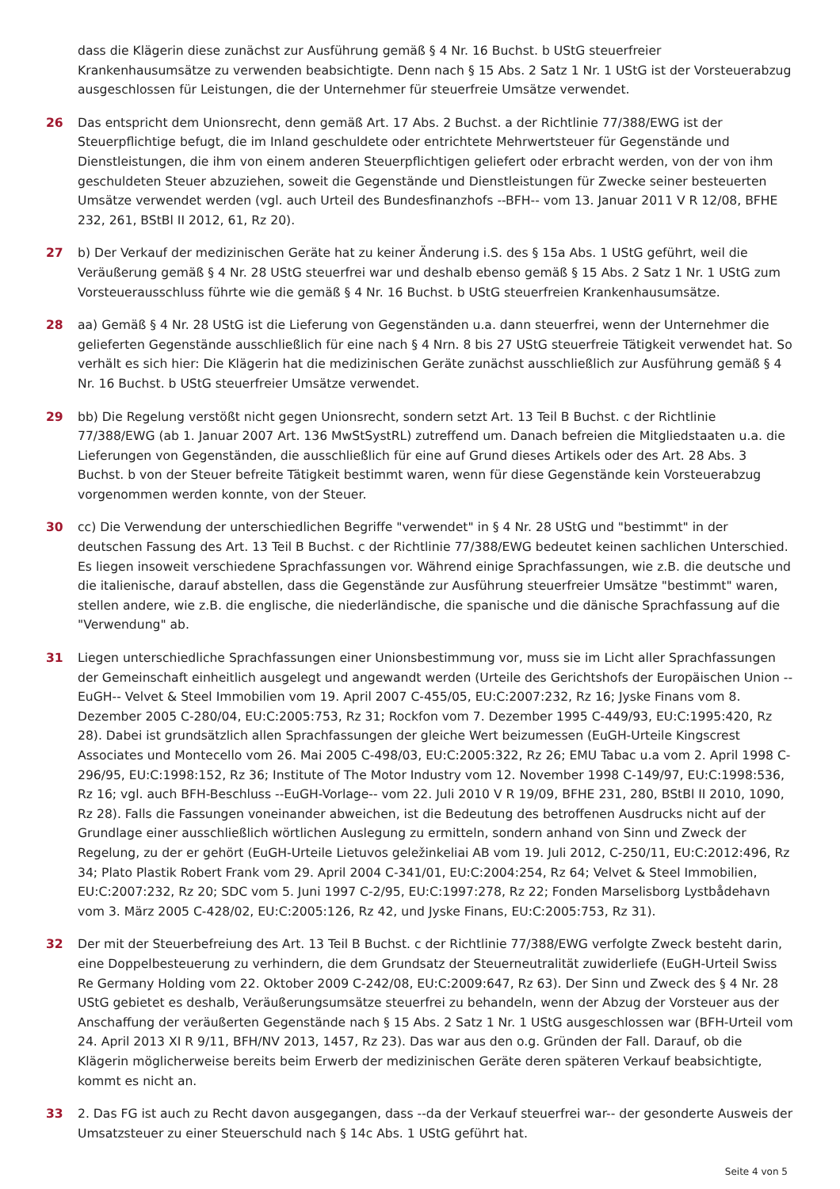dass die Klägerin diese zunächst zur Ausführung gemäß § 4 Nr. 16 Buchst. b UStG steuerfreier Krankenhausumsätze zu verwenden beabsichtigte. Denn nach § 15 Abs. 2 Satz 1 Nr. 1 UStG ist der Vorsteuerabzug ausgeschlossen für Leistungen, die der Unternehmer für steuerfreie Umsätze verwendet.
26 Das entspricht dem Unionsrecht, denn gemäß Art. 17 Abs. 2 Buchst. a der Richtlinie 77/388/EWG ist der Steuerpflichtige befugt, die im Inland geschuldete oder entrichtete Mehrwertsteuer für Gegenstände und Dienstleistungen, die ihm von einem anderen Steuerpflichtigen geliefert oder erbracht werden, von der von ihm geschuldeten Steuer abzuziehen, soweit die Gegenstände und Dienstleistungen für Zwecke seiner besteuerten Umsätze verwendet werden (vgl. auch Urteil des Bundesfinanzhofs --BFH-- vom 13. Januar 2011 V R 12/08, BFHE 232, 261, BStBl II 2012, 61, Rz 20).
27 b) Der Verkauf der medizinischen Geräte hat zu keiner Änderung i.S. des § 15a Abs. 1 UStG geführt, weil die Veräußerung gemäß § 4 Nr. 28 UStG steuerfrei war und deshalb ebenso gemäß § 15 Abs. 2 Satz 1 Nr. 1 UStG zum Vorsteuerausschluss führte wie die gemäß § 4 Nr. 16 Buchst. b UStG steuerfreien Krankenhausumsätze.
28 aa) Gemäß § 4 Nr. 28 UStG ist die Lieferung von Gegenständen u.a. dann steuerfrei, wenn der Unternehmer die gelieferten Gegenstände ausschließlich für eine nach § 4 Nrn. 8 bis 27 UStG steuerfreie Tätigkeit verwendet hat. So verhält es sich hier: Die Klägerin hat die medizinischen Geräte zunächst ausschließlich zur Ausführung gemäß § 4 Nr. 16 Buchst. b UStG steuerfreier Umsätze verwendet.
29 bb) Die Regelung verstößt nicht gegen Unionsrecht, sondern setzt Art. 13 Teil B Buchst. c der Richtlinie 77/388/EWG (ab 1. Januar 2007 Art. 136 MwStSystRL) zutreffend um. Danach befreien die Mitgliedstaaten u.a. die Lieferungen von Gegenständen, die ausschließlich für eine auf Grund dieses Artikels oder des Art. 28 Abs. 3 Buchst. b von der Steuer befreite Tätigkeit bestimmt waren, wenn für diese Gegenstände kein Vorsteuerabzug vorgenommen werden konnte, von der Steuer.
30 cc) Die Verwendung der unterschiedlichen Begriffe "verwendet" in § 4 Nr. 28 UStG und "bestimmt" in der deutschen Fassung des Art. 13 Teil B Buchst. c der Richtlinie 77/388/EWG bedeutet keinen sachlichen Unterschied. Es liegen insoweit verschiedene Sprachfassungen vor. Während einige Sprachfassungen, wie z.B. die deutsche und die italienische, darauf abstellen, dass die Gegenstände zur Ausführung steuerfreier Umsätze "bestimmt" waren, stellen andere, wie z.B. die englische, die niederländische, die spanische und die dänische Sprachfassung auf die "Verwendung" ab.
31 Liegen unterschiedliche Sprachfassungen einer Unionsbestimmung vor, muss sie im Licht aller Sprachfassungen der Gemeinschaft einheitlich ausgelegt und angewandt werden (Urteile des Gerichtshofs der Europäischen Union --EuGH-- Velvet & Steel Immobilien vom 19. April 2007 C-455/05, EU:C:2007:232, Rz 16; Jyske Finans vom 8. Dezember 2005 C-280/04, EU:C:2005:753, Rz 31; Rockfon vom 7. Dezember 1995 C-449/93, EU:C:1995:420, Rz 28). Dabei ist grundsätzlich allen Sprachfassungen der gleiche Wert beizumessen (EuGH-Urteile Kingscrest Associates und Montecello vom 26. Mai 2005 C-498/03, EU:C:2005:322, Rz 26; EMU Tabac u.a vom 2. April 1998 C-296/95, EU:C:1998:152, Rz 36; Institute of The Motor Industry vom 12. November 1998 C-149/97, EU:C:1998:536, Rz 16; vgl. auch BFH-Beschluss --EuGH-Vorlage-- vom 22. Juli 2010 V R 19/09, BFHE 231, 280, BStBl II 2010, 1090, Rz 28). Falls die Fassungen voneinander abweichen, ist die Bedeutung des betroffenen Ausdrucks nicht auf der Grundlage einer ausschließlich wörtlichen Auslegung zu ermitteln, sondern anhand von Sinn und Zweck der Regelung, zu der er gehört (EuGH-Urteile Lietuvos geležinkeliai AB vom 19. Juli 2012, C-250/11, EU:C:2012:496, Rz 34; Plato Plastik Robert Frank vom 29. April 2004 C-341/01, EU:C:2004:254, Rz 64; Velvet & Steel Immobilien, EU:C:2007:232, Rz 20; SDC vom 5. Juni 1997 C-2/95, EU:C:1997:278, Rz 22; Fonden Marselisborg Lystbådehavn vom 3. März 2005 C-428/02, EU:C:2005:126, Rz 42, und Jyske Finans, EU:C:2005:753, Rz 31).
32 Der mit der Steuerbefreiung des Art. 13 Teil B Buchst. c der Richtlinie 77/388/EWG verfolgte Zweck besteht darin, eine Doppelbesteuerung zu verhindern, die dem Grundsatz der Steuerneutralität zuwiderliefe (EuGH-Urteil Swiss Re Germany Holding vom 22. Oktober 2009 C-242/08, EU:C:2009:647, Rz 63). Der Sinn und Zweck des § 4 Nr. 28 UStG gebietet es deshalb, Veräußerungsumsätze steuerfrei zu behandeln, wenn der Abzug der Vorsteuer aus der Anschaffung der veräußerten Gegenstände nach § 15 Abs. 2 Satz 1 Nr. 1 UStG ausgeschlossen war (BFH-Urteil vom 24. April 2013 XI R 9/11, BFH/NV 2013, 1457, Rz 23). Das war aus den o.g. Gründen der Fall. Darauf, ob die Klägerin möglicherweise bereits beim Erwerb der medizinischen Geräte deren späteren Verkauf beabsichtigte, kommt es nicht an.
33 2. Das FG ist auch zu Recht davon ausgegangen, dass --da der Verkauf steuerfrei war-- der gesonderte Ausweis der Umsatzsteuer zu einer Steuerschuld nach § 14c Abs. 1 UStG geführt hat.
Seite 4 von 5